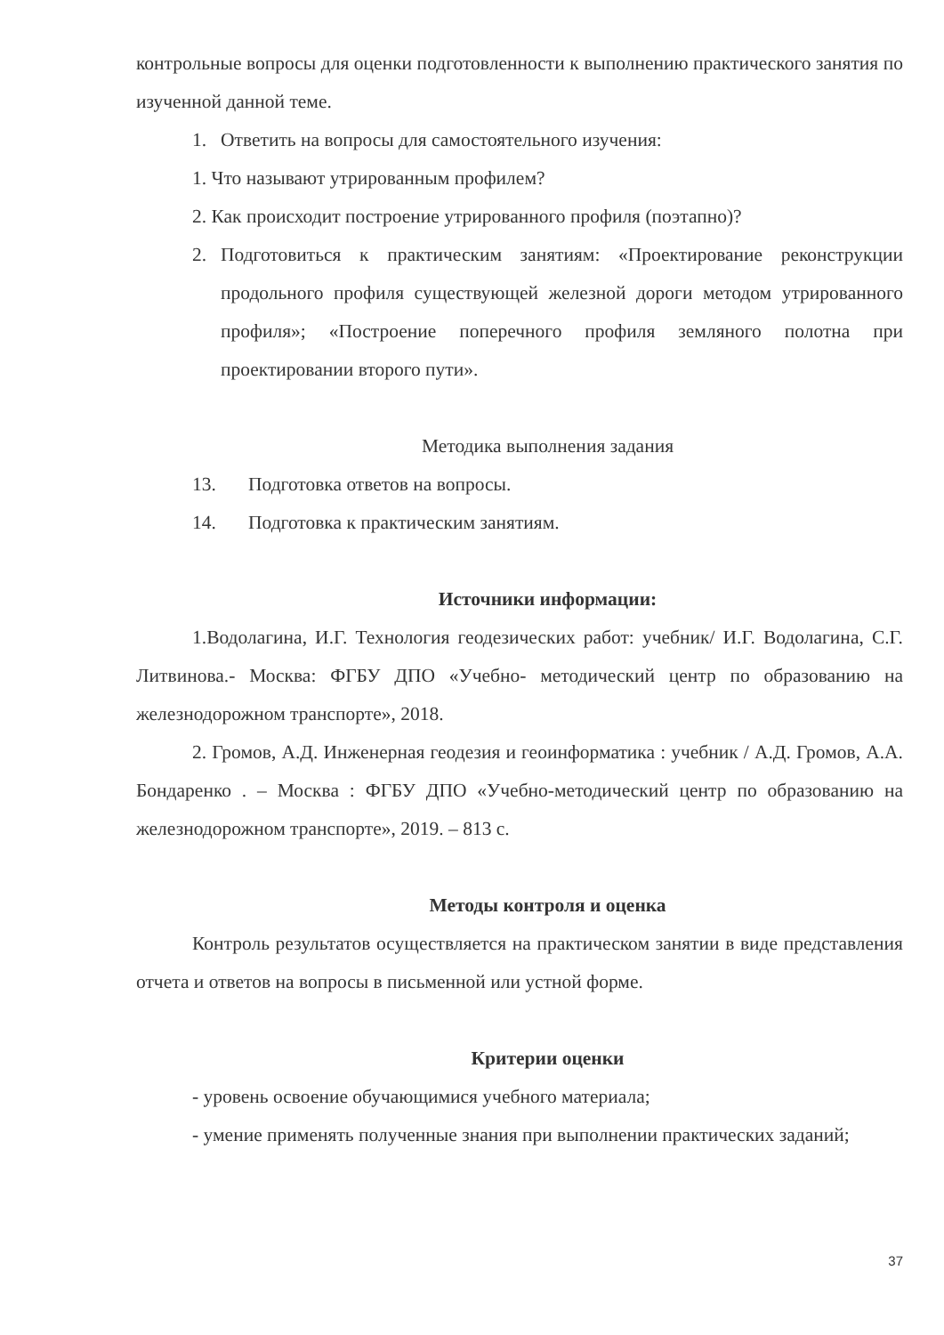контрольные вопросы для оценки подготовленности к выполнению практического занятия по изученной данной теме.
1. Ответить на вопросы для самостоятельного изучения:
1. Что называют утрированным профилем?
2. Как происходит построение утрированного профиля (поэтапно)?
2. Подготовиться к практическим занятиям: «Проектирование реконструкции продольного профиля существующей железной дороги методом утрированного профиля»; «Построение поперечного профиля земляного полотна при проектировании второго пути».
Методика выполнения задания
13. Подготовка ответов на вопросы.
14. Подготовка к практическим занятиям.
Источники информации:
1.Водолагина, И.Г. Технология геодезических работ: учебник/ И.Г. Водолагина, С.Г. Литвинова.- Москва: ФГБУ ДПО «Учебно- методический центр по образованию на железнодорожном транспорте», 2018.
2. Громов, А.Д. Инженерная геодезия и геоинформатика : учебник / А.Д. Громов, А.А. Бондаренко . – Москва : ФГБУ ДПО «Учебно-методический центр по образованию на железнодорожном транспорте», 2019. – 813 с.
Методы контроля и оценка
Контроль результатов осуществляется на практическом занятии в виде представления отчета и ответов на вопросы в письменной или устной форме.
Критерии оценки
- уровень освоение обучающимися учебного материала;
- умение применять полученные знания при выполнении практических заданий;
37